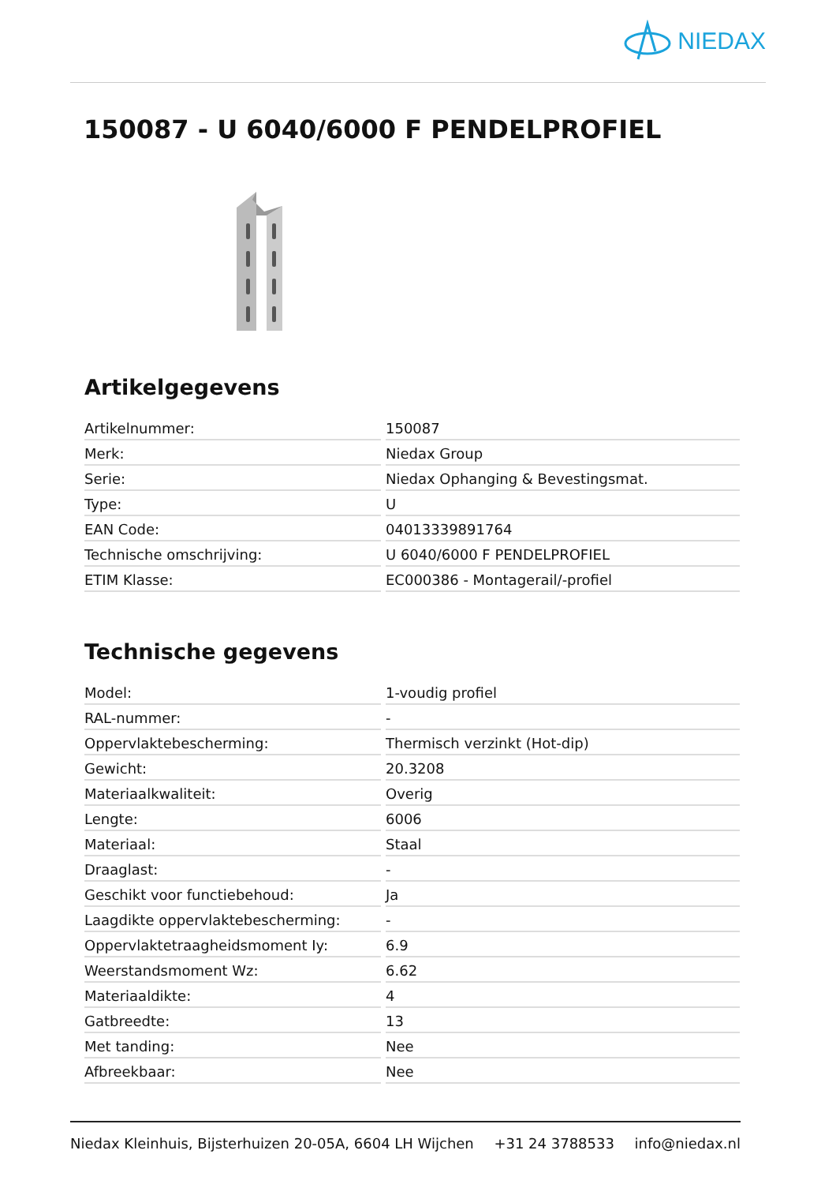NIEDAX
150087 - U 6040/6000 F PENDELPROFIEL
Artikelgegevens
| Artikelnummer: | 150087 |
| Merk: | Niedax Group |
| Serie: | Niedax Ophanging & Bevestingsmat. |
| Type: | U |
| EAN Code: | 04013339891764 |
| Technische omschrijving: | U 6040/6000 F PENDELPROFIEL |
| ETIM Klasse: | EC000386 - Montagerail/-profiel |
Technische gegevens
| Model: | 1-voudig profiel |
| RAL-nummer: | - |
| Oppervlaktebescherming: | Thermisch verzinkt (Hot-dip) |
| Gewicht: | 20.3208 |
| Materiaalkwaliteit: | Overig |
| Lengte: | 6006 |
| Materiaal: | Staal |
| Draaglast: | - |
| Geschikt voor functiebehoud: | Ja |
| Laagdikte oppervlaktebescherming: | - |
| Oppervlaktetraagheidsmoment Iy: | 6.9 |
| Weerstandsmoment Wz: | 6.62 |
| Materiaaldikte: | 4 |
| Gatbreedte: | 13 |
| Met tanding: | Nee |
| Afbreekbaar: | Nee |
Niedax Kleinhuis, Bijsterhuizen 20-05A, 6604 LH Wijchen +31 24 3788533 info@niedax.nl